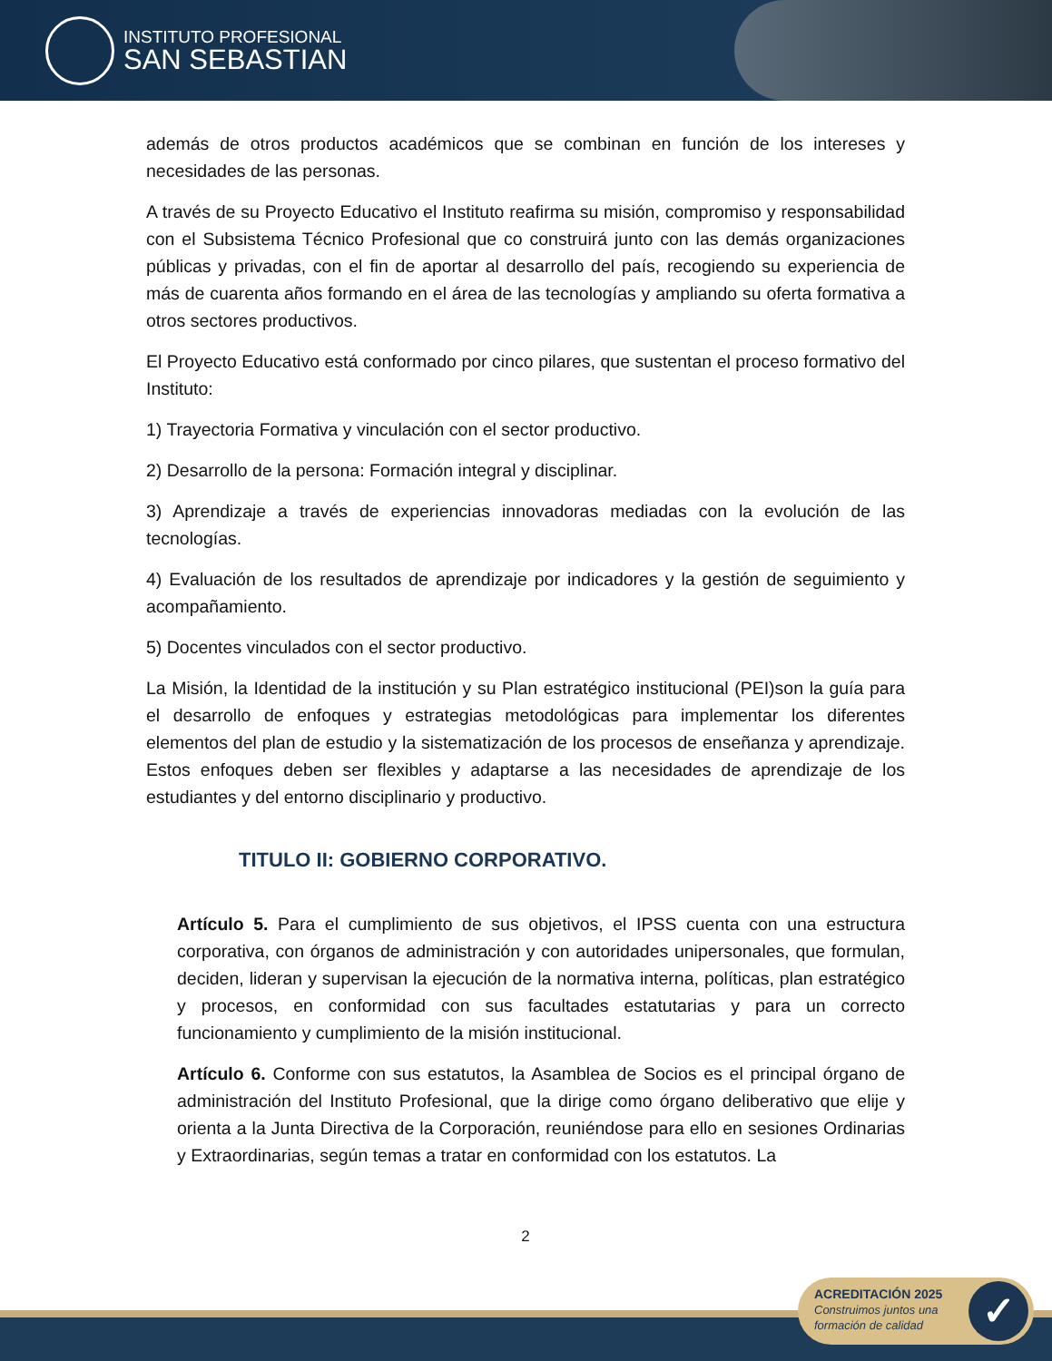INSTITUTO PROFESIONAL
SAN SEBASTIAN
además de otros productos académicos que se combinan en función de los intereses y necesidades de las personas.
A través de su Proyecto Educativo el Instituto reafirma su misión, compromiso y responsabilidad con el Subsistema Técnico Profesional que co construirá junto con las demás organizaciones públicas y privadas, con el fin de aportar al desarrollo del país, recogiendo su experiencia de más de cuarenta años formando en el área de las tecnologías y ampliando su oferta formativa a otros sectores productivos.
El Proyecto Educativo está conformado por cinco pilares, que sustentan el proceso formativo del Instituto:
1) Trayectoria Formativa y vinculación con el sector productivo.
2) Desarrollo de la persona: Formación integral y disciplinar.
3) Aprendizaje a través de experiencias innovadoras mediadas con la evolución de las tecnologías.
4) Evaluación de los resultados de aprendizaje por indicadores y la gestión de seguimiento y acompañamiento.
5) Docentes vinculados con el sector productivo.
La Misión, la Identidad de la institución y su Plan estratégico institucional (PEI)son la guía para el desarrollo de enfoques y estrategias metodológicas para implementar los diferentes elementos del plan de estudio y la sistematización de los procesos de enseñanza y aprendizaje. Estos enfoques deben ser flexibles y adaptarse a las necesidades de aprendizaje de los estudiantes y del entorno disciplinario y productivo.
TITULO II: GOBIERNO CORPORATIVO.
Artículo 5. Para el cumplimiento de sus objetivos, el IPSS cuenta con una estructura corporativa, con órganos de administración y con autoridades unipersonales, que formulan, deciden, lideran y supervisan la ejecución de la normativa interna, políticas, plan estratégico y procesos, en conformidad con sus facultades estatutarias y para un correcto funcionamiento y cumplimiento de la misión institucional.
Artículo 6. Conforme con sus estatutos, la Asamblea de Socios es el principal órgano de administración del Instituto Profesional, que la dirige como órgano deliberativo que elije y orienta a la Junta Directiva de la Corporación, reuniéndose para ello en sesiones Ordinarias y Extraordinarias, según temas a tratar en conformidad con los estatutos. La
2
ACREDITACIÓN 2025
Construimos juntos una
formación de calidad
✓